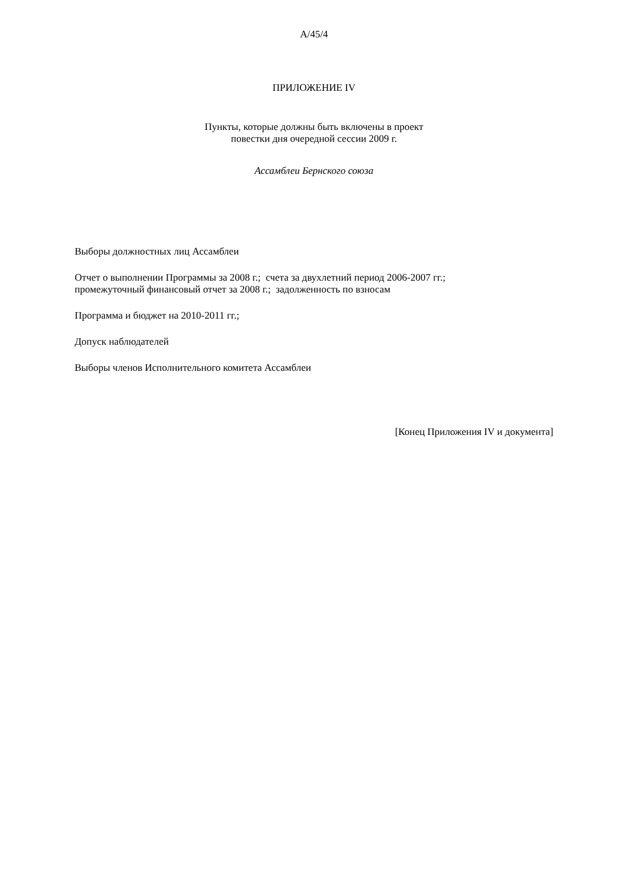A/45/4
ПРИЛОЖЕНИЕ IV
Пункты, которые должны быть включены в проект
повестки дня очередной сессии 2009 г.
Ассамблеи Бернского союза
Выборы должностных лиц Ассамблеи
Отчет о выполнении Программы за 2008 г.; счета за двухлетний период 2006-2007 гг.;
промежуточный финансовый отчет за 2008 г.; задолженность по взносам
Программа и бюджет на 2010-2011 гг.;
Допуск наблюдателей
Выборы членов Исполнительного комитета Ассамблеи
[Конец Приложения IV и документа]